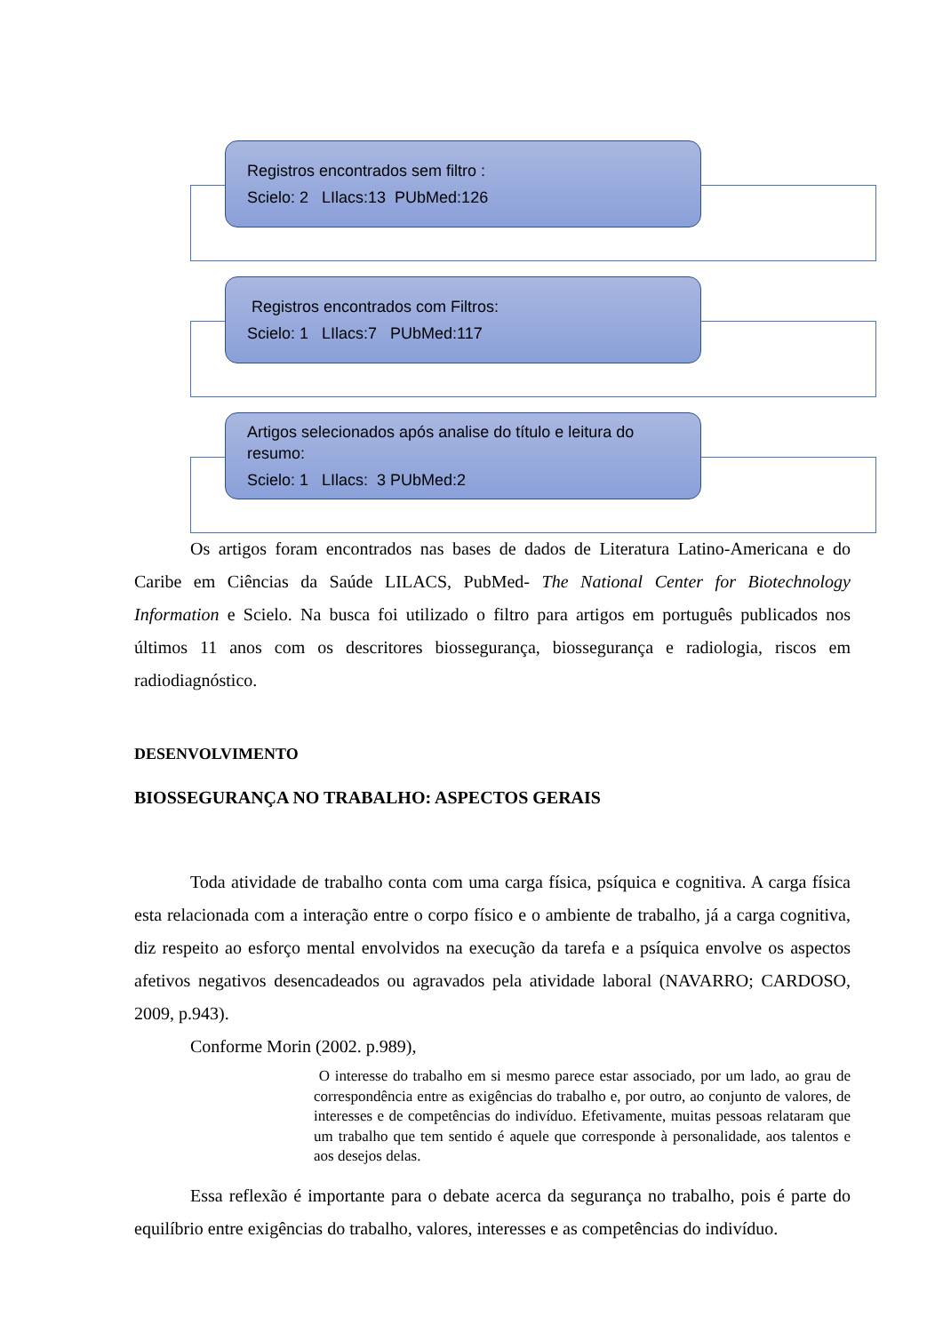Registros encontrados sem filtro :
Scielo: 2 LIlacs:13 PUbMed:126
Registros encontrados com Filtros:
Scielo: 1 LIlacs:7 PUbMed:117
Artigos selecionados após analise do título e leitura do resumo:
Scielo: 1 LIlacs: 3 PUbMed:2
Os artigos foram encontrados nas bases de dados de Literatura Latino-Americana e do Caribe em Ciências da Saúde LILACS, PubMed- The National Center for Biotechnology Information e Scielo. Na busca foi utilizado o filtro para artigos em português publicados nos últimos 11 anos com os descritores biossegurança, biossegurança e radiologia, riscos em radiodiagnóstico.
DESENVOLVIMENTO
BIOSSEGURANÇA NO TRABALHO: ASPECTOS GERAIS
Toda atividade de trabalho conta com uma carga física, psíquica e cognitiva. A carga física esta relacionada com a interação entre o corpo físico e o ambiente de trabalho, já a carga cognitiva, diz respeito ao esforço mental envolvidos na execução da tarefa e a psíquica envolve os aspectos afetivos negativos desencadeados ou agravados pela atividade laboral (NAVARRO; CARDOSO, 2009, p.943).
Conforme Morin (2002. p.989),
O interesse do trabalho em si mesmo parece estar associado, por um lado, ao grau de correspondência entre as exigências do trabalho e, por outro, ao conjunto de valores, de interesses e de competências do indivíduo. Efetivamente, muitas pessoas relataram que um trabalho que tem sentido é aquele que corresponde à personalidade, aos talentos e aos desejos delas.
Essa reflexão é importante para o debate acerca da segurança no trabalho, pois é parte do equilíbrio entre exigências do trabalho, valores, interesses e as competências do indivíduo.